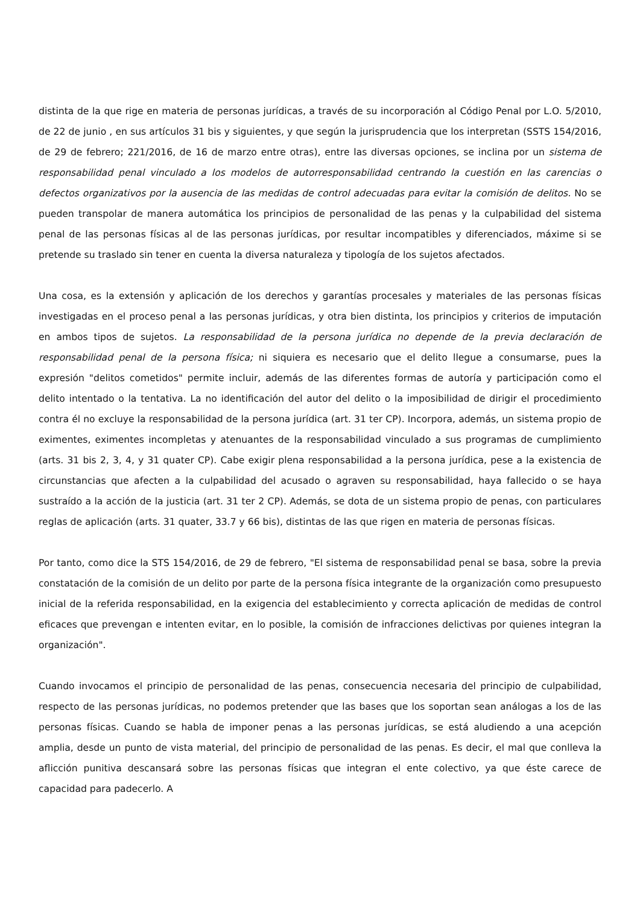distinta de la que rige en materia de personas jurídicas, a través de su incorporación al Código Penal por L.O. 5/2010, de 22 de junio , en sus artículos 31 bis y siguientes, y que según la jurisprudencia que los interpretan (SSTS 154/2016, de 29 de febrero; 221/2016, de 16 de marzo entre otras), entre las diversas opciones, se inclina por un sistema de responsabilidad penal vinculado a los modelos de autorresponsabilidad centrando la cuestión en las carencias o defectos organizativos por la ausencia de las medidas de control adecuadas para evitar la comisión de delitos. No se pueden transpolar de manera automática los principios de personalidad de las penas y la culpabilidad del sistema penal de las personas físicas al de las personas jurídicas, por resultar incompatibles y diferenciados, máxime si se pretende su traslado sin tener en cuenta la diversa naturaleza y tipología de los sujetos afectados.
Una cosa, es la extensión y aplicación de los derechos y garantías procesales y materiales de las personas físicas investigadas en el proceso penal a las personas jurídicas, y otra bien distinta, los principios y criterios de imputación en ambos tipos de sujetos. La responsabilidad de la persona jurídica no depende de la previa declaración de responsabilidad penal de la persona física; ni siquiera es necesario que el delito llegue a consumarse, pues la expresión "delitos cometidos" permite incluir, además de las diferentes formas de autoría y participación como el delito intentado o la tentativa. La no identificación del autor del delito o la imposibilidad de dirigir el procedimiento contra él no excluye la responsabilidad de la persona jurídica (art. 31 ter CP). Incorpora, además, un sistema propio de eximentes, eximentes incompletas y atenuantes de la responsabilidad vinculado a sus programas de cumplimiento (arts. 31 bis 2, 3, 4, y 31 quater CP). Cabe exigir plena responsabilidad a la persona jurídica, pese a la existencia de circunstancias que afecten a la culpabilidad del acusado o agraven su responsabilidad, haya fallecido o se haya sustraído a la acción de la justicia (art. 31 ter 2 CP). Además, se dota de un sistema propio de penas, con particulares reglas de aplicación (arts. 31 quater, 33.7 y 66 bis), distintas de las que rigen en materia de personas físicas.
Por tanto, como dice la STS 154/2016, de 29 de febrero, "El sistema de responsabilidad penal se basa, sobre la previa constatación de la comisión de un delito por parte de la persona física integrante de la organización como presupuesto inicial de la referida responsabilidad, en la exigencia del establecimiento y correcta aplicación de medidas de control eficaces que prevengan e intenten evitar, en lo posible, la comisión de infracciones delictivas por quienes integran la organización".
Cuando invocamos el principio de personalidad de las penas, consecuencia necesaria del principio de culpabilidad, respecto de las personas jurídicas, no podemos pretender que las bases que los soportan sean análogas a los de las personas físicas. Cuando se habla de imponer penas a las personas jurídicas, se está aludiendo a una acepción amplia, desde un punto de vista material, del principio de personalidad de las penas. Es decir, el mal que conlleva la aflicción punitiva descansará sobre las personas físicas que integran el ente colectivo, ya que éste carece de capacidad para padecerlo. A